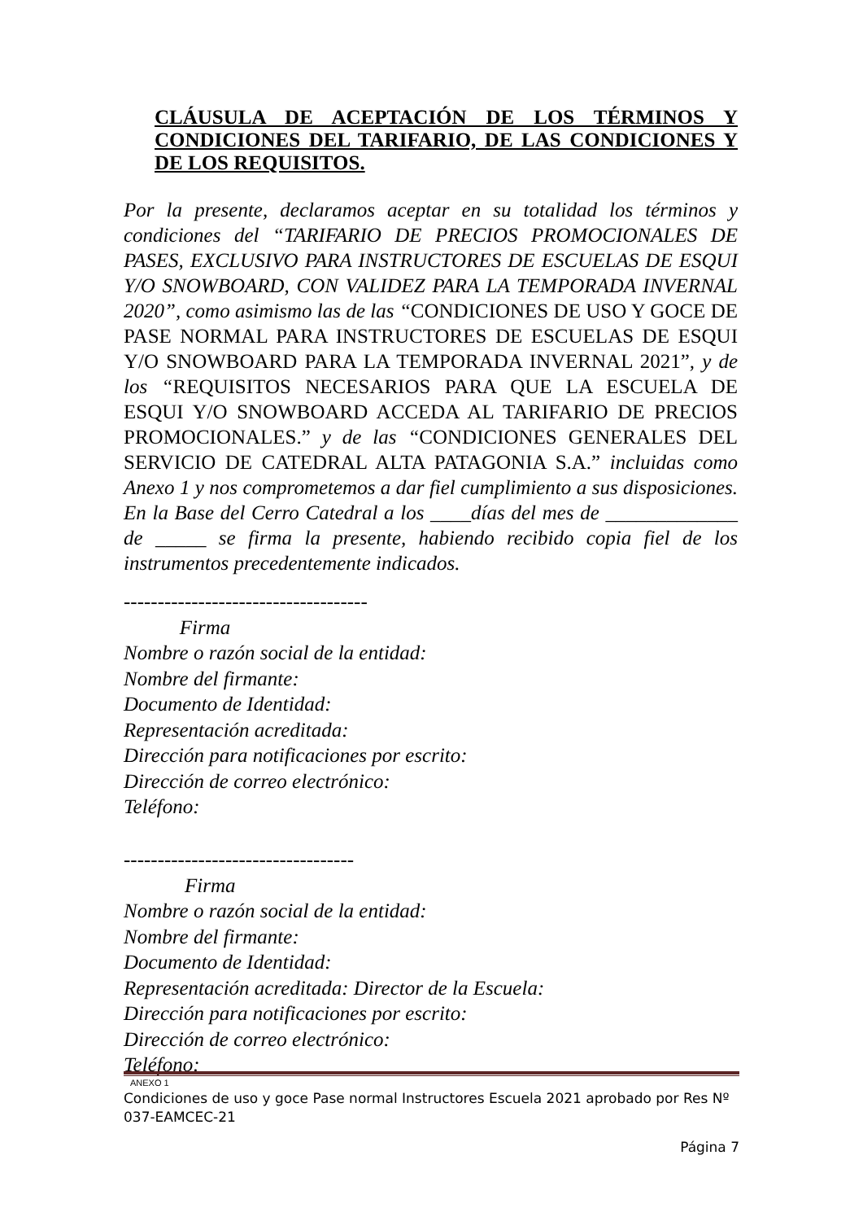CLÁUSULA DE ACEPTACIÓN DE LOS TÉRMINOS Y CONDICIONES DEL TARIFARIO, DE LAS CONDICIONES Y DE LOS REQUISITOS.
Por la presente, declaramos aceptar en su totalidad los términos y condiciones del “TARIFARIO DE PRECIOS PROMOCIONALES DE PASES, EXCLUSIVO PARA INSTRUCTORES DE ESCUELAS DE ESQUI Y/O SNOWBOARD, CON VALIDEZ PARA LA TEMPORADA INVERNAL 2020”, como asimismo las de las “CONDICIONES DE USO Y GOCE DE PASE NORMAL PARA INSTRUCTORES DE ESCUELAS DE ESQUI Y/O SNOWBOARD PARA LA TEMPORADA INVERNAL 2021”, y de los “REQUISITOS NECESARIOS PARA QUE LA ESCUELA DE ESQUI Y/O SNOWBOARD ACCEDA AL TARIFARIO DE PRECIOS PROMOCIONALES.” y de las “CONDICIONES GENERALES DEL SERVICIO DE CATEDRAL ALTA PATAGONIA S.A.” incluidas como Anexo 1 y nos comprometemos a dar fiel cumplimiento a sus disposiciones. En la Base del Cerro Catedral a los ____días del mes de _____________ de _____ se firma la presente, habiendo recibido copia fiel de los instrumentos precedentemente indicados.
------------------------------------
Firma
Nombre o razón social de la entidad:
Nombre del firmante:
Documento de Identidad:
Representación acreditada:
Dirección para notificaciones por escrito:
Dirección de correo electrónico:
Teléfono:
----------------------------------
Firma
Nombre o razón social de la entidad:
Nombre del firmante:
Documento de Identidad:
Representación acreditada: Director de la Escuela:
Dirección para notificaciones por escrito:
Dirección de correo electrónico:
Teléfono:
ANEXO 1
Condiciones de uso y goce Pase normal Instructores Escuela 2021 aprobado por Res Nº 037-EAMCEC-21
Página 7